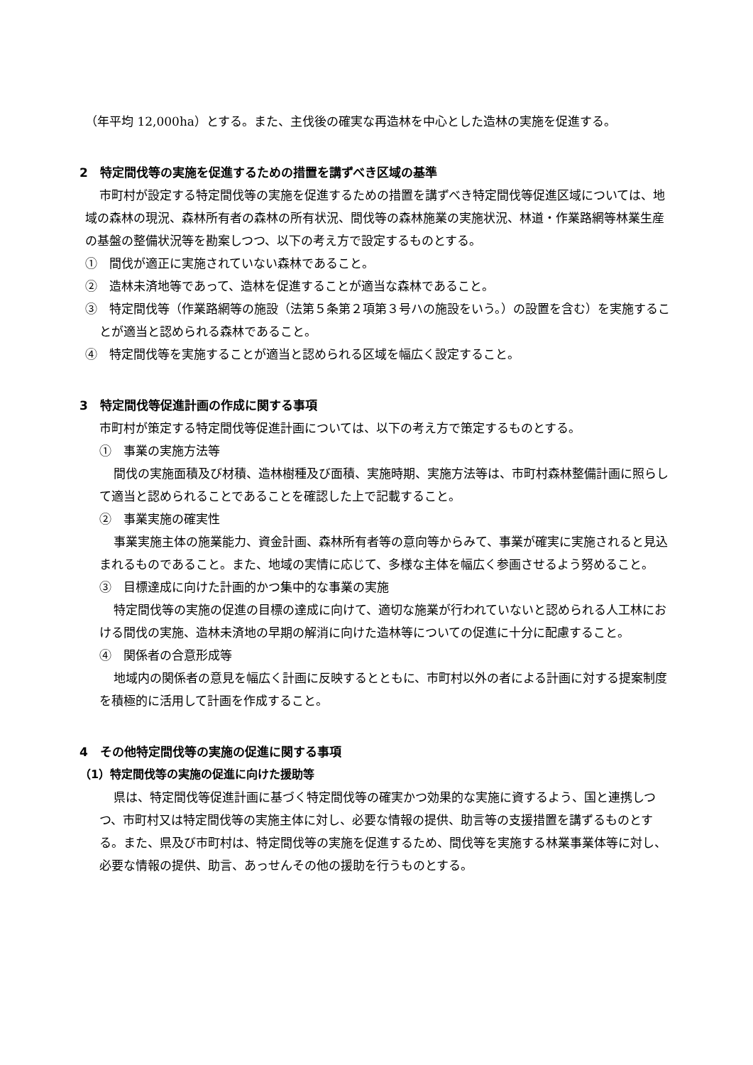（年平均 12,000ha）とする。また、主伐後の確実な再造林を中心とした造林の実施を促進する。
2　特定間伐等の実施を促進するための措置を講ずべき区域の基準
市町村が設定する特定間伐等の実施を促進するための措置を講ずべき特定間伐等促進区域については、地域の森林の現況、森林所有者の森林の所有状況、間伐等の森林施業の実施状況、林道・作業路網等林業生産の基盤の整備状況等を勘案しつつ、以下の考え方で設定するものとする。
①　間伐が適正に実施されていない森林であること。
②　造林未済地等であって、造林を促進することが適当な森林であること。
③　特定間伐等（作業路網等の施設（法第５条第２項第３号ハの施設をいう。）の設置を含む）を実施することが適当と認められる森林であること。
④　特定間伐等を実施することが適当と認められる区域を幅広く設定すること。
3　特定間伐等促進計画の作成に関する事項
市町村が策定する特定間伐等促進計画については、以下の考え方で策定するものとする。
①　事業の実施方法等
間伐の実施面積及び材積、造林樹種及び面積、実施時期、実施方法等は、市町村森林整備計画に照らして適当と認められることであることを確認した上で記載すること。
②　事業実施の確実性
事業実施主体の施業能力、資金計画、森林所有者等の意向等からみて、事業が確実に実施されると見込まれるものであること。また、地域の実情に応じて、多様な主体を幅広く参画させるよう努めること。
③　目標達成に向けた計画的かつ集中的な事業の実施
特定間伐等の実施の促進の目標の達成に向けて、適切な施業が行われていないと認められる人工林における間伐の実施、造林未済地の早期の解消に向けた造林等についての促進に十分に配慮すること。
④　関係者の合意形成等
地域内の関係者の意見を幅広く計画に反映するとともに、市町村以外の者による計画に対する提案制度を積極的に活用して計画を作成すること。
4　その他特定間伐等の実施の促進に関する事項
（1）特定間伐等の実施の促進に向けた援助等
県は、特定間伐等促進計画に基づく特定間伐等の確実かつ効果的な実施に資するよう、国と連携しつつ、市町村又は特定間伐等の実施主体に対し、必要な情報の提供、助言等の支援措置を講ずるものとする。また、県及び市町村は、特定間伐等の実施を促進するため、間伐等を実施する林業事業体等に対し、必要な情報の提供、助言、あっせんその他の援助を行うものとする。